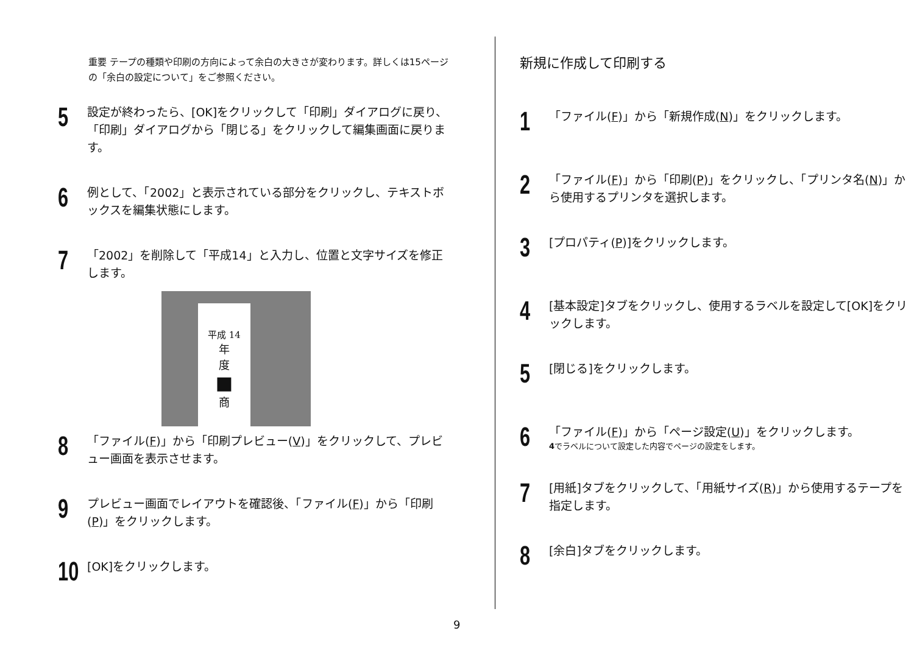重要 テープの種類や印刷の方向によって余白の大きさが変わります。詳しくは15ページの「余白の設定について」をご参照ください。
5
設定が終わったら、[OK]をクリックして「印刷」ダイアログに戻り、「印刷」ダイアログから「閉じる」をクリックして編集画面に戻ります。
6
例として、「2002」と表示されている部分をクリックし、テキストボックスを編集状態にします。
7
「2002」を削除して「平成14」と入力し、位置と文字サイズを修正します。
平成 14
年
度
■
商
8
「ファイル(F)」から「印刷プレビュー(V)」をクリックして、プレビュー画面を表示させます。
9
プレビュー画面でレイアウトを確認後、「ファイル(F)」から「印刷(P)」をクリックします。
10
[OK]をクリックします。
新規に作成して印刷する
1
「ファイル(F)」から「新規作成(N)」をクリックします。
2
「ファイル(F)」から「印刷(P)」をクリックし、「プリンタ名(N)」から使用するプリンタを選択します。
3
[プロパティ(P)]をクリックします。
4
[基本設定]タブをクリックし、使用するラベルを設定して[OK]をクリックします。
5
[閉じる]をクリックします。
6
「ファイル(F)」から「ページ設定(U)」をクリックします。
4でラベルについて設定した内容でページの設定をします。
7
[用紙]タブをクリックして、「用紙サイズ(R)」から使用するテープを指定します。
8
[余白]タブをクリックします。
9